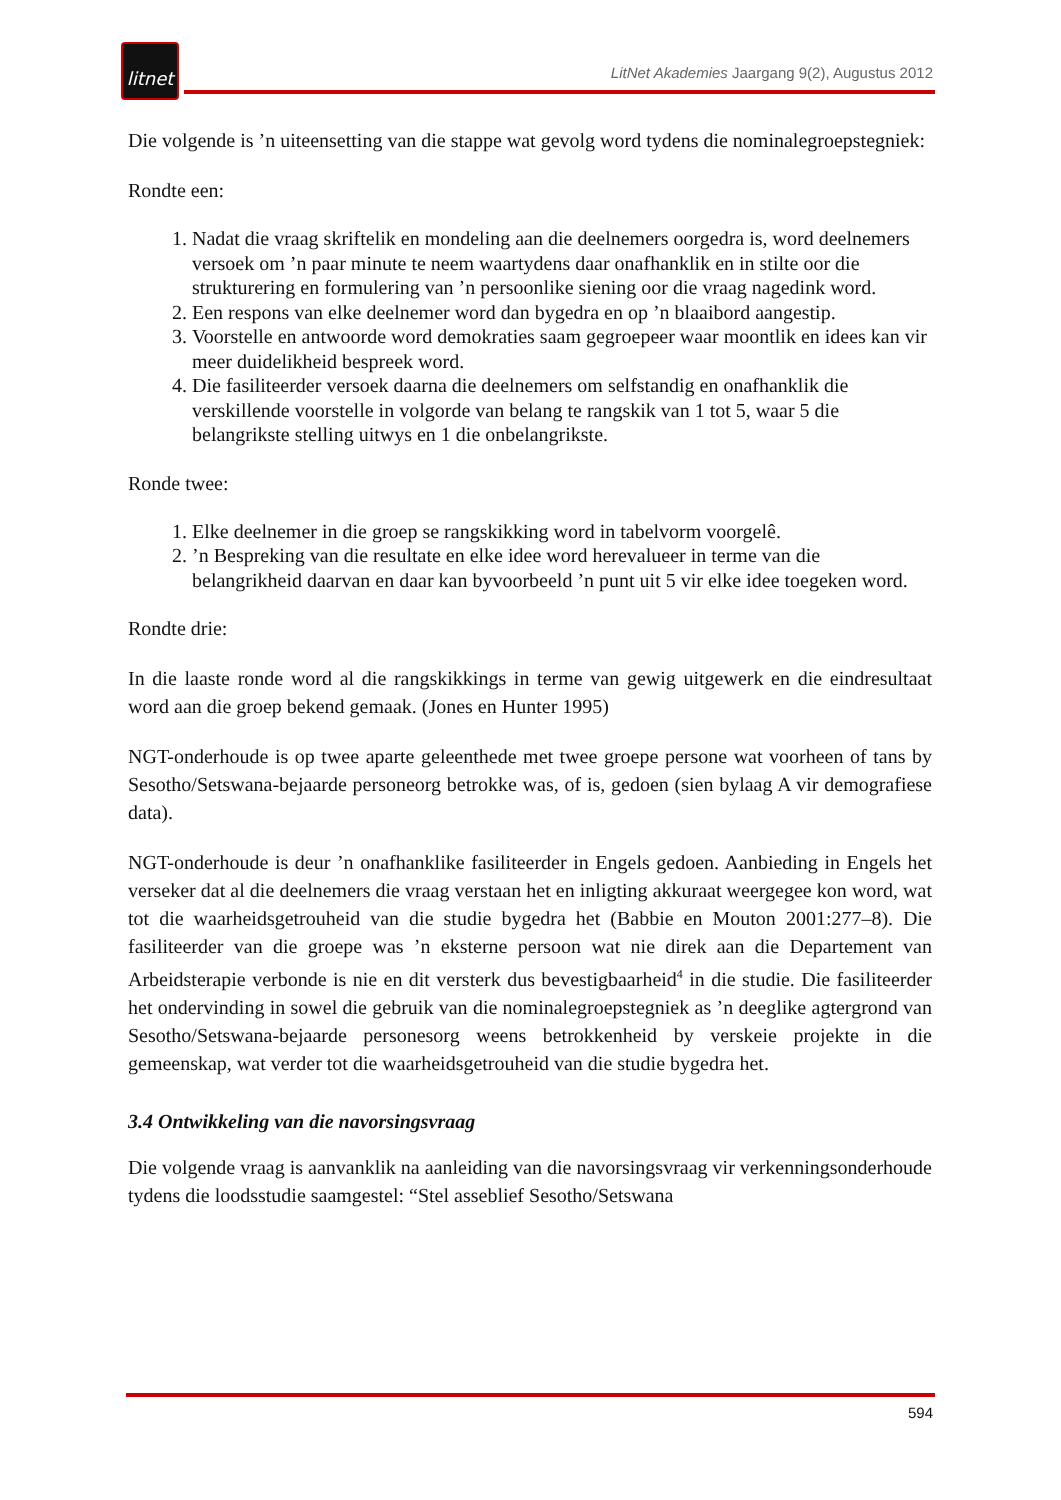litnet
LitNet Akademies Jaargang 9(2), Augustus 2012
Die volgende is ’n uiteensetting van die stappe wat gevolg word tydens die nominalegroepstegniek:
Rondte een:
1. Nadat die vraag skriftelik en mondeling aan die deelnemers oorgedra is, word deelnemers versoek om ’n paar minute te neem waartydens daar onafhanklik en in stilte oor die strukturering en formulering van ’n persoonlike siening oor die vraag nagedink word.
2. Een respons van elke deelnemer word dan bygedra en op ’n blaaibord aangestip.
3. Voorstelle en antwoorde word demokraties saam gegroepeer waar moontlik en idees kan vir meer duidelikheid bespreek word.
4. Die fasiliteerder versoek daarna die deelnemers om selfstandig en onafhanklik die verskillende voorstelle in volgorde van belang te rangskik van 1 tot 5, waar 5 die belangrikste stelling uitwys en 1 die onbelangrikste.
Ronde twee:
1. Elke deelnemer in die groep se rangskikking word in tabelvorm voorgelê.
2. ’n Bespreking van die resultate en elke idee word herevalueer in terme van die belangrikheid daarvan en daar kan byvoorbeeld ’n punt uit 5 vir elke idee toegeken word.
Rondte drie:
In die laaste ronde word al die rangskikkings in terme van gewig uitgewerk en die eindresultaat word aan die groep bekend gemaak. (Jones en Hunter 1995)
NGT-onderhoude is op twee aparte geleenthede met twee groepe persone wat voorheen of tans by Sesotho/Setswana-bejaarde personeorg betrokke was, of is, gedoen (sien bylaag A vir demografiese data).
NGT-onderhoude is deur ’n onafhanklike fasiliteerder in Engels gedoen. Aanbieding in Engels het verseker dat al die deelnemers die vraag verstaan het en inligting akkuraat weergegee kon word, wat tot die waarheidsgetrouheid van die studie bygedra het (Babbie en Mouton 2001:277–8). Die fasiliteerder van die groepe was ’n eksterne persoon wat nie direk aan die Departement van Arbeidsterapie verbonde is nie en dit versterk dus bevestigbaarheid<sup>4</sup> in die studie. Die fasiliteerder het ondervinding in sowel die gebruik van die nominalegroepstegniek as ’n deeglike agtergrond van Sesotho/Setswana-bejaarde personesorg weens betrokkenheid by verskeie projekte in die gemeenskap, wat verder tot die waarheidsgetrouheid van die studie bygedra het.
3.4 Ontwikkeling van die navorsingsvraag
Die volgende vraag is aanvanklik na aanleiding van die navorsingsvraag vir verkenningsonderhoude tydens die loodsstudie saamgestel: “Stel asseblief Sesotho/Setswana
594